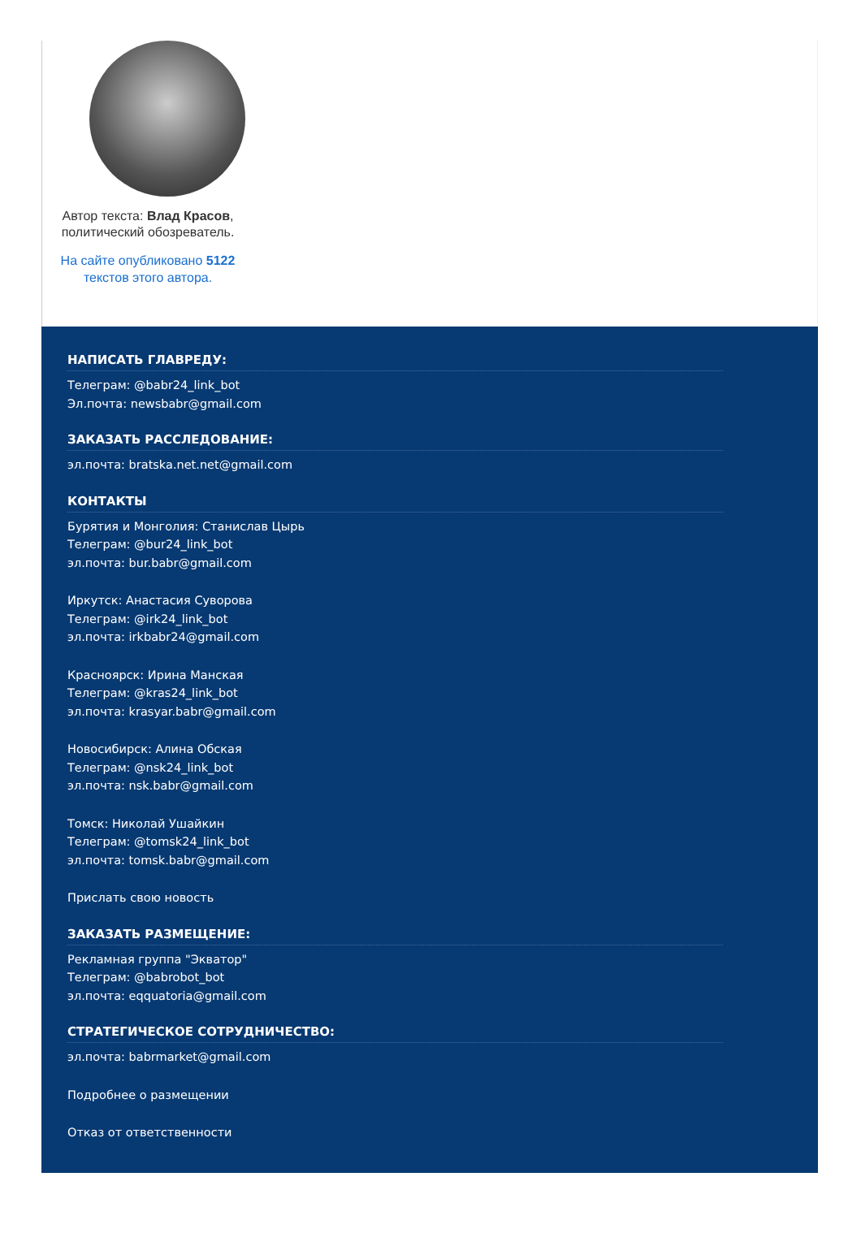Автор текста: Влад Красов,
политический обозреватель.
На сайте опубликовано 5122
текстов этого автора.
НАПИСАТЬ ГЛАВРЕДУ:
Телеграм: @babr24_link_bot
Эл.почта: newsbabr@gmail.com
ЗАКАЗАТЬ РАССЛЕДОВАНИЕ:
эл.почта: bratska.net.net@gmail.com
КОНТАКТЫ
Бурятия и Монголия: Станислав Цырь
Телеграм: @bur24_link_bot
эл.почта: bur.babr@gmail.com
Иркутск: Анастасия Суворова
Телеграм: @irk24_link_bot
эл.почта: irkbabr24@gmail.com
Красноярск: Ирина Манская
Телеграм: @kras24_link_bot
эл.почта: krasyar.babr@gmail.com
Новосибирск: Алина Обская
Телеграм: @nsk24_link_bot
эл.почта: nsk.babr@gmail.com
Томск: Николай Ушайкин
Телеграм: @tomsk24_link_bot
эл.почта: tomsk.babr@gmail.com
Прислать свою новость
ЗАКАЗАТЬ РАЗМЕЩЕНИЕ:
Рекламная группа "Экватор"
Телеграм: @babrobot_bot
эл.почта: eqquatoria@gmail.com
СТРАТЕГИЧЕСКОЕ СОТРУДНИЧЕСТВО:
эл.почта: babrmarket@gmail.com
Подробнее о размещении
Отказ от ответственности